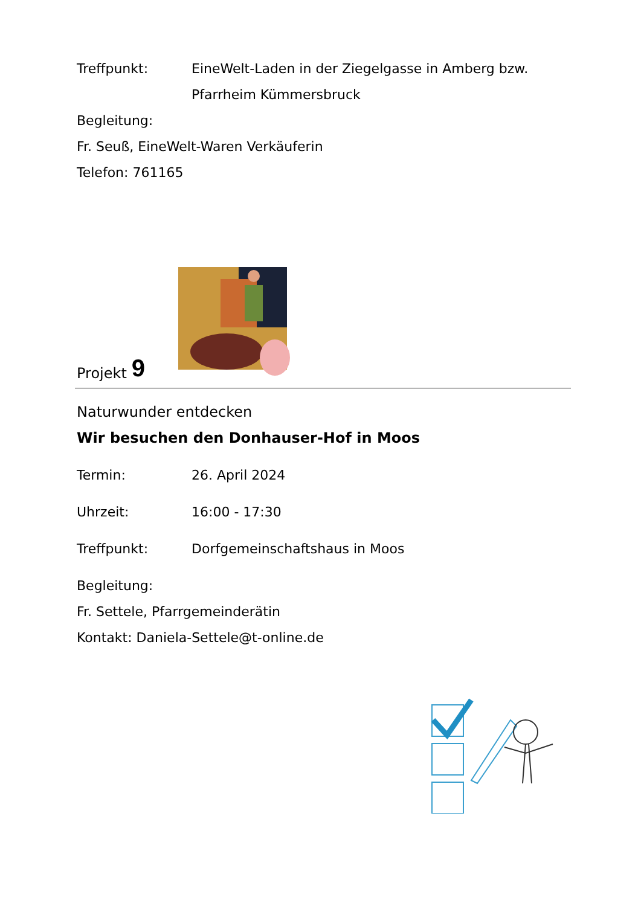Treffpunkt: EineWelt-Laden in der Ziegelgasse in Amberg bzw. Pfarrheim Kümmersbruck
Begleitung:
Fr. Seuß, EineWelt-Waren Verkäuferin
Telefon: 761165
Projekt 9
Naturwunder entdecken
Wir besuchen den Donhauser-Hof in Moos
Termin: 26. April 2024
Uhrzeit: 16:00 - 17:30
Treffpunkt: Dorfgemeinschaftshaus in Moos
Begleitung:
Fr. Settele, Pfarrgemeinderätin
Kontakt: Daniela-Settele@t-online.de